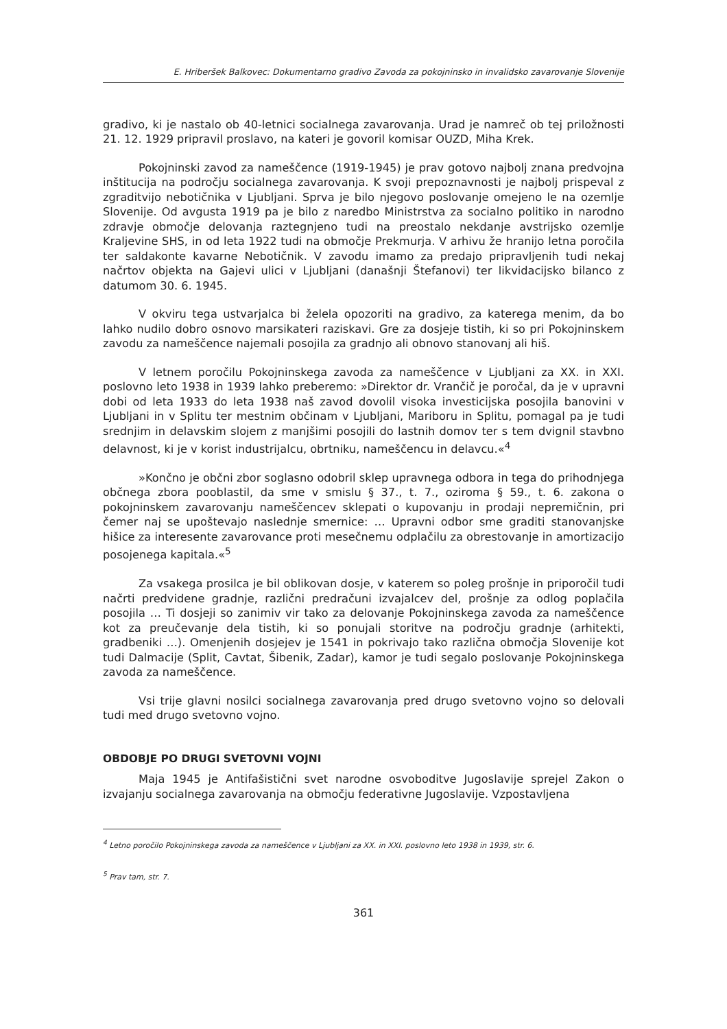E. Hriberšek Balkovec: Dokumentarno gradivo Zavoda za pokojninsko in invalidsko zavarovanje Slovenije
gradivo, ki je nastalo ob 40-letnici socialnega zavarovanja. Urad je namreč ob tej priložnosti 21. 12. 1929 pripravil proslavo, na kateri je govoril komisar OUZD, Miha Krek.
Pokojninski zavod za nameščence (1919-1945) je prav gotovo najbolj znana predvojna inštitucija na področju socialnega zavarovanja. K svoji prepoznavnosti je najbolj prispeval z zgraditvijo nebotičnika v Ljubljani. Sprva je bilo njegovo poslovanje omejeno le na ozemlje Slovenije. Od avgusta 1919 pa je bilo z naredbo Ministrstva za socialno politiko in narodno zdravje območje delovanja raztegnjeno tudi na preostalo nekdanje avstrijsko ozemlje Kraljevine SHS, in od leta 1922 tudi na območje Prekmurja. V arhivu že hranijo letna poročila ter saldakonte kavarne Nebotičnik. V zavodu imamo za predajo pripravljenih tudi nekaj načrtov objekta na Gajevi ulici v Ljubljani (današnji Štefanovi) ter likvidacijsko bilanco z datumom 30. 6. 1945.
V okviru tega ustvarjalca bi želela opozoriti na gradivo, za katerega menim, da bo lahko nudilo dobro osnovo marsikateri raziskavi. Gre za dosjeje tistih, ki so pri Pokojninskem zavodu za nameščence najemali posojila za gradnjo ali obnovo stanovanj ali hiš.
V letnem poročilu Pokojninskega zavoda za nameščence v Ljubljani za XX. in XXI. poslovno leto 1938 in 1939 lahko preberemo: »Direktor dr. Vrančič je poročal, da je v upravni dobi od leta 1933 do leta 1938 naš zavod dovolil visoka investicijska posojila banovini v Ljubljani in v Splitu ter mestnim občinam v Ljubljani, Mariboru in Splitu, pomagal pa je tudi srednjim in delavskim slojem z manjšimi posojili do lastnih domov ter s tem dvignil stavbno delavnost, ki je v korist industrijalcu, obrtniku, nameščencu in delavcu.«<sup>4</sup>
»Končno je občni zbor soglasno odobril sklep upravnega odbora in tega do prihodnjega občnega zbora pooblastil, da sme v smislu § 37., t. 7., oziroma § 59., t. 6. zakona o pokojninskem zavarovanju nameščencev sklepati o kupovanju in prodaji nepremičnin, pri čemer naj se upoštevajo naslednje smernice: … Upravni odbor sme graditi stanovanjske hišice za interesente zavarovance proti mesečnemu odplačilu za obrestovanje in amortizacijo posojenega kapitala.«<sup>5</sup>
Za vsakega prosilca je bil oblikovan dosje, v katerem so poleg prošnje in priporočil tudi načrti predvidene gradnje, različni predračuni izvajalcev del, prošnje za odlog poplačila posojila … Ti dosjeji so zanimiv vir tako za delovanje Pokojninskega zavoda za nameščence kot za preučevanje dela tistih, ki so ponujali storitve na področju gradnje (arhitekti, gradbeniki …). Omenjenih dosjejev je 1541 in pokrivajo tako različna območja Slovenije kot tudi Dalmacije (Split, Cavtat, Šibenik, Zadar), kamor je tudi segalo poslovanje Pokojninskega zavoda za nameščence.
Vsi trije glavni nosilci socialnega zavarovanja pred drugo svetovno vojno so delovali tudi med drugo svetovno vojno.
OBDOBJE PO DRUGI SVETOVNI VOJNI
Maja 1945 je Antifašistični svet narodne osvoboditve Jugoslavije sprejel Zakon o izvajanju socialnega zavarovanja na območju federativne Jugoslavije. Vzpostavljena
<sup>4</sup> Letno poročilo Pokojninskega zavoda za nameščence v Ljubljani za XX. in XXI. poslovno leto 1938 in 1939, str. 6.
<sup>5</sup> Prav tam, str. 7.
361